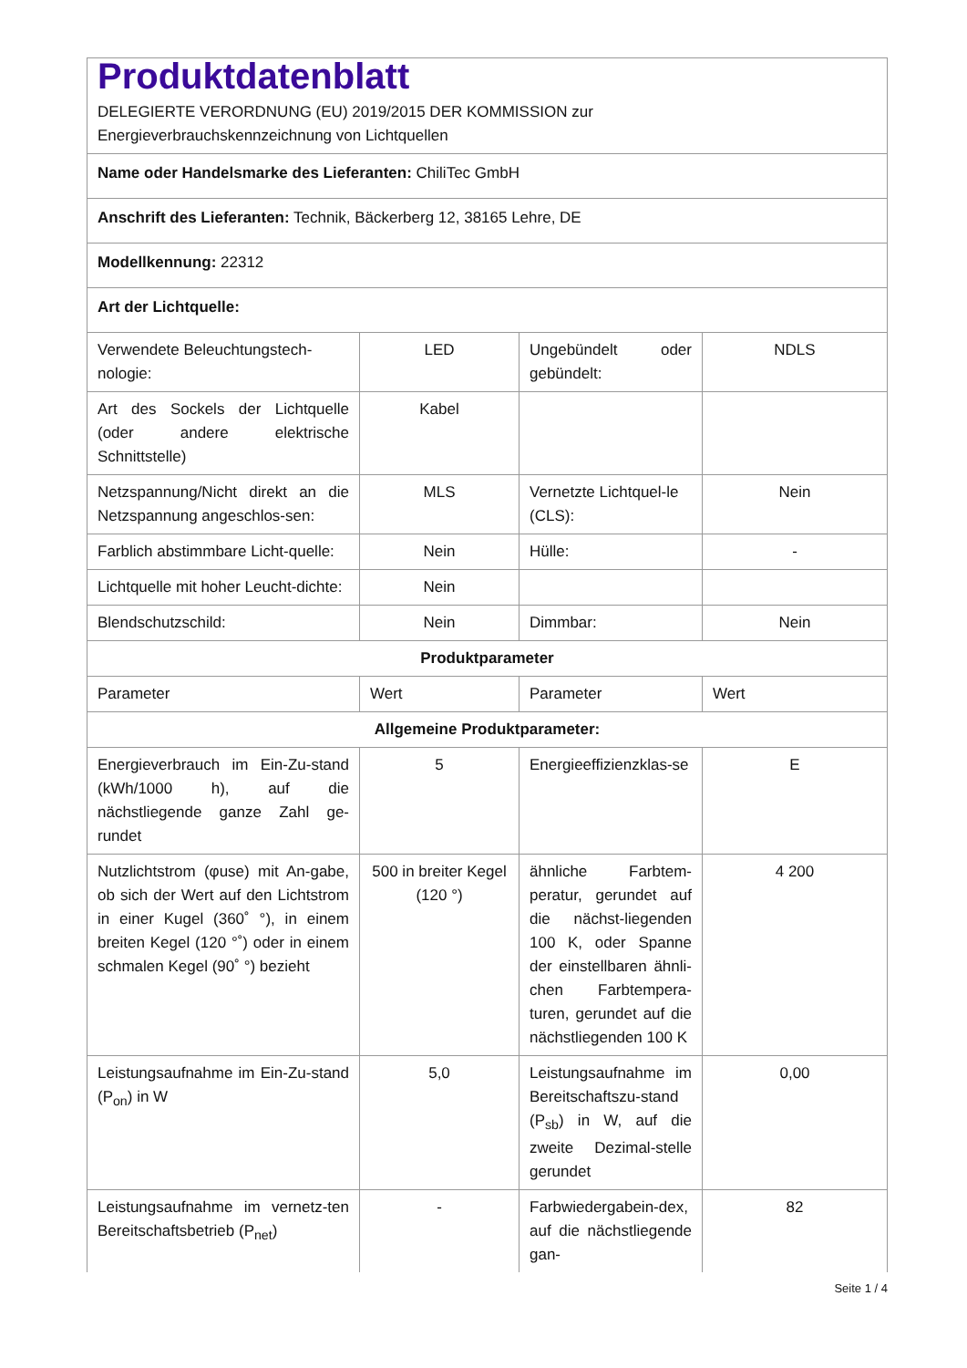| Produktdatenblatt DELEGIERTE VERORDNUNG (EU) 2019/2015 DER KOMMISSION zur Energieverbrauchskennzeichnung von Lichtquellen | | | |
| Name oder Handelsmarke des Lieferanten: ChiliTec GmbH | | | |
| Anschrift des Lieferanten: Technik, Bäckerberg 12, 38165 Lehre, DE | | | |
| Modellkennung: 22312 | | | |
| Art der Lichtquelle: | | | |
| Verwendete Beleuchtungstech-nologie: | LED | Ungebündelt oder gebündelt: | NDLS |
| Art des Sockels der Lichtquelle (oder andere elektrische Schnittstelle) | Kabel | | |
| Netzspannung/Nicht direkt an die Netzspannung angeschlos-sen: | MLS | Vernetzte Lichtquel-le (CLS): | Nein |
| Farblich abstimmbare Licht-quelle: | Nein | Hülle: | - |
| Lichtquelle mit hoher Leucht-dichte: | Nein | | |
| Blendschutzschild: | Nein | Dimmbar: | Nein |
| Produktparameter | | | |
| Parameter | Wert | Parameter | Wert |
| Allgemeine Produktparameter: | | | |
| Energieverbrauch im Ein-Zu-stand (kWh/1000 h), auf die nächstliegende ganze Zahl ge-rundet | 5 | Energieeffizienzklas-se | E |
| Nutzlichtstrom (φuse) mit An-gabe, ob sich der Wert auf den Lichtstrom in einer Kugel (360˚ °), in einem breiten Kegel (120 °˚) oder in einem schmalen Kegel (90˚ °) bezieht | 500 in breiter Kegel (120 °) | ähnliche Farbtem-peratur, gerundet auf die nächst-liegenden 100 K, oder Spanne der einstellbaren ähnli-chen Farbtempera-turen, gerundet auf die nächstliegenden 100 K | 4 200 |
| Leistungsaufnahme im Ein-Zu-stand (P<sub>on</sub>) in W | 5,0 | Leistungsaufnahme im Bereitschaftszu-stand (P<sub>sb</sub>) in W, auf die zweite Dezimal-stelle gerundet | 0,00 |
| Leistungsaufnahme im vernetz-ten Bereitschaftsbetrieb (P<sub>net</sub>) | - | Farbwiedergabein-dex, auf die nächstliegende gan- | 82 |
Seite 1 / 4